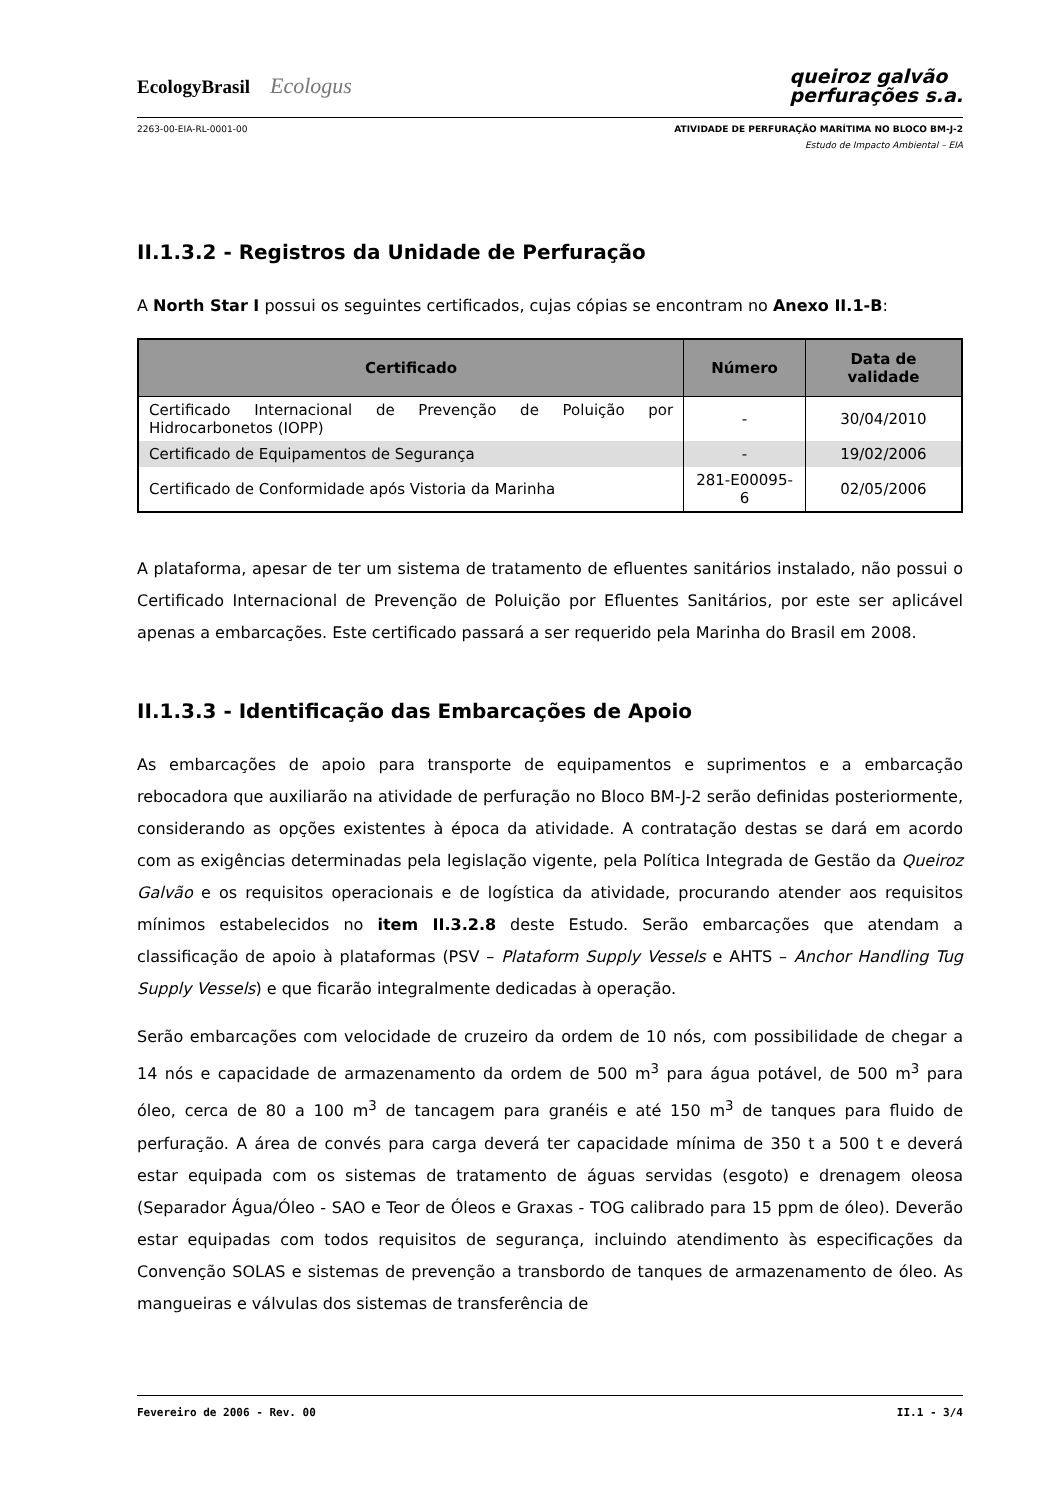EcologyBrasil Ecologus
queiroz galvão
perfurações s.a.
2263-00-EIA-RL-0001-00 ATIVIDADE DE PERFURAÇÃO MARÍTIMA NO BLOCO BM-J-2
Estudo de Impacto Ambiental – EIA
II.1.3.2 - Registros da Unidade de Perfuração
A North Star I possui os seguintes certificados, cujas cópias se encontram no Anexo II.1-B:
| Certificado | Número | Data de validade |
| --- | --- | --- |
| Certificado Internacional de Prevenção de Poluição por Hidrocarbonetos (IOPP) | - | 30/04/2010 |
| Certificado de Equipamentos de Segurança | - | 19/02/2006 |
| Certificado de Conformidade após Vistoria da Marinha | 281-E00095-6 | 02/05/2006 |
A plataforma, apesar de ter um sistema de tratamento de efluentes sanitários instalado, não possui o Certificado Internacional de Prevenção de Poluição por Efluentes Sanitários, por este ser aplicável apenas a embarcações. Este certificado passará a ser requerido pela Marinha do Brasil em 2008.
II.1.3.3 - Identificação das Embarcações de Apoio
As embarcações de apoio para transporte de equipamentos e suprimentos e a embarcação rebocadora que auxiliarão na atividade de perfuração no Bloco BM-J-2 serão definidas posteriormente, considerando as opções existentes à época da atividade. A contratação destas se dará em acordo com as exigências determinadas pela legislação vigente, pela Política Integrada de Gestão da Queiroz Galvão e os requisitos operacionais e de logística da atividade, procurando atender aos requisitos mínimos estabelecidos no item II.3.2.8 deste Estudo. Serão embarcações que atendam a classificação de apoio à plataformas (PSV – Plataform Supply Vessels e AHTS – Anchor Handling Tug Supply Vessels) e que ficarão integralmente dedicadas à operação.
Serão embarcações com velocidade de cruzeiro da ordem de 10 nós, com possibilidade de chegar a 14 nós e capacidade de armazenamento da ordem de 500 m<sup>3</sup> para água potável, de 500 m<sup>3</sup> para óleo, cerca de 80 a 100 m<sup>3</sup> de tancagem para granéis e até 150 m<sup>3</sup> de tanques para fluido de perfuração. A área de convés para carga deverá ter capacidade mínima de 350 t a 500 t e deverá estar equipada com os sistemas de tratamento de águas servidas (esgoto) e drenagem oleosa (Separador Água/Óleo - SAO e Teor de Óleos e Graxas - TOG calibrado para 15 ppm de óleo). Deverão estar equipadas com todos requisitos de segurança, incluindo atendimento às especificações da Convenção SOLAS e sistemas de prevenção a transbordo de tanques de armazenamento de óleo. As mangueiras e válvulas dos sistemas de transferência de
Fevereiro de 2006 - Rev. 00 II.1 - 3/4